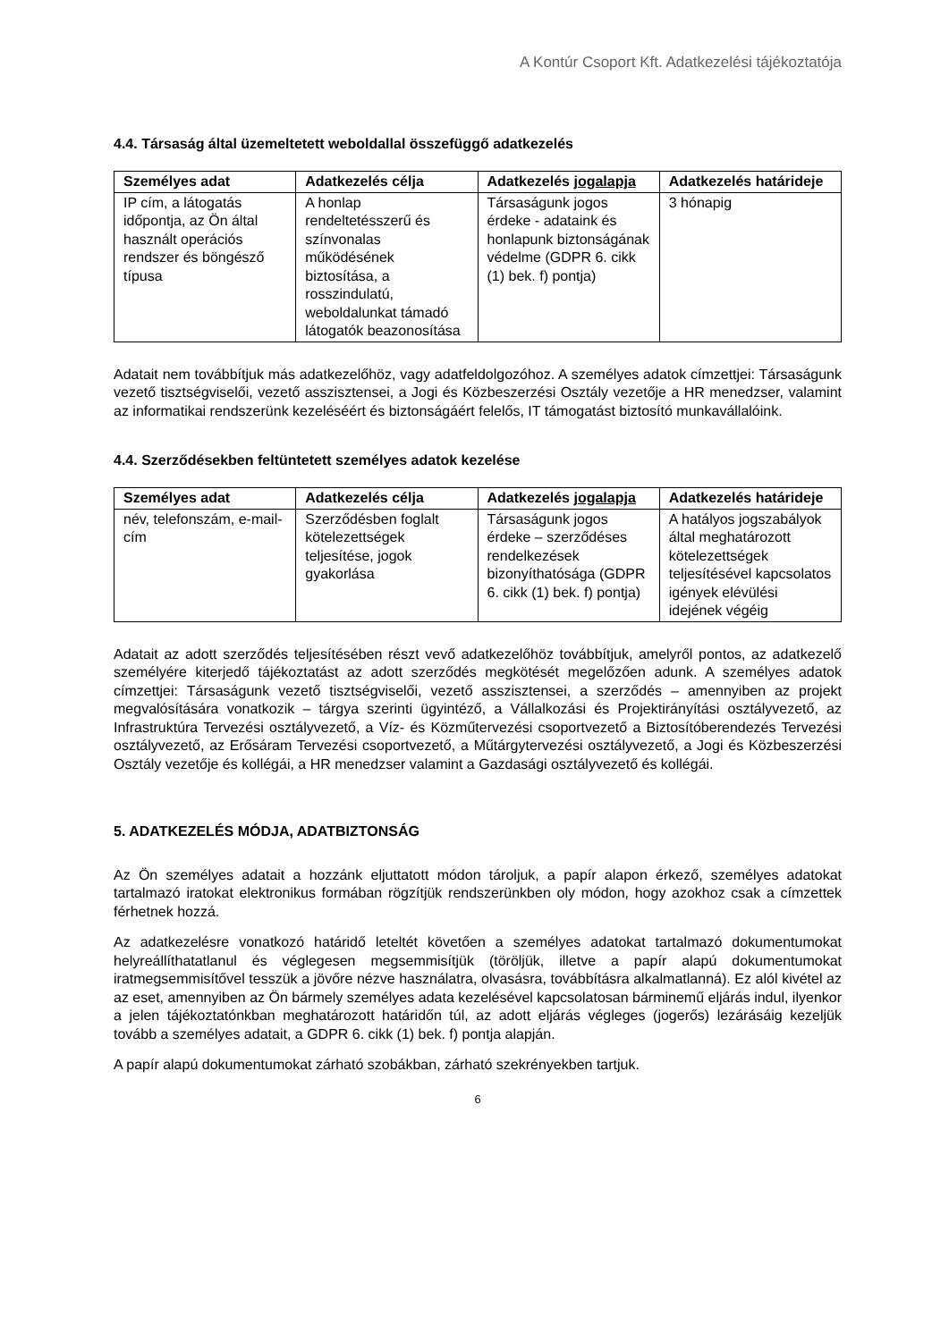A Kontúr Csoport Kft. Adatkezelési tájékoztatója
4.4. Társaság által üzemeltetett weboldallal összefüggő adatkezelés
| Személyes adat | Adatkezelés célja | Adatkezelés jogalapja | Adatkezelés határideje |
| --- | --- | --- | --- |
| IP cím, a látogatás időpontja, az Ön által használt operációs rendszer és böngésző típusa | A honlap rendeltetésszerű és színvonalas működésének biztosítása, a rosszindulatú, weboldalunkat támadó látogatók beazonosítása | Társaságunk jogos érdeke - adataink és honlapunk biztonságának védelme (GDPR 6. cikk (1) bek. f) pontja) | 3 hónapig |
Adatait nem továbbítjuk más adatkezelőhöz, vagy adatfeldolgozóhoz. A személyes adatok címzettjei: Társaságunk vezető tisztségviselői, vezető asszisztensei, a Jogi és Közbeszerzési Osztály vezetője a HR menedzser, valamint az informatikai rendszerünk kezeléséért és biztonságáért felelős, IT támogatást biztosító munkavállalóink.
4.4. Szerződésekben feltüntetett személyes adatok kezelése
| Személyes adat | Adatkezelés célja | Adatkezelés jogalapja | Adatkezelés határideje |
| --- | --- | --- | --- |
| név, telefonszám, e-mail-cím | Szerződésben foglalt kötelezettségek teljesítése, jogok gyakorlása | Társaságunk jogos érdeke – szerződéses rendelkezések bizonyíthatósága (GDPR 6. cikk (1) bek. f) pontja) | A hatályos jogszabályok által meghatározott kötelezettségek teljesítésével kapcsolatos igények elévülési idejének végéig |
Adatait az adott szerződés teljesítésében részt vevő adatkezelőhöz továbbítjuk, amelyről pontos, az adatkezelő személyére kiterjedő tájékoztatást az adott szerződés megkötését megelőzően adunk. A személyes adatok címzettjei: Társaságunk vezető tisztségviselői, vezető asszisztensei, a szerződés – amennyiben az projekt megvalósítására vonatkozik – tárgya szerinti ügyintéző, a Vállalkozási és Projektirányítási osztályvezető, az Infrastruktúra Tervezési osztályvezető, a Víz- és Közműtervezési csoportvezető a Biztosítóberendezés Tervezési osztályvezető, az Erősáram Tervezési csoportvezető, a Műtárgytervezési osztályvezető, a Jogi és Közbeszerzési Osztály vezetője és kollégái, a HR menedzser valamint a Gazdasági osztályvezető és kollégái.
5. ADATKEZELÉS MÓDJA, ADATBIZTONSÁG
Az Ön személyes adatait a hozzánk eljuttatott módon tároljuk, a papír alapon érkező, személyes adatokat tartalmazó iratokat elektronikus formában rögzítjük rendszerünkben oly módon, hogy azokhoz csak a címzettek férhetnek hozzá.
Az adatkezelésre vonatkozó határidő leteltét követően a személyes adatokat tartalmazó dokumentumokat helyreállíthatatlanul és véglegesen megsemmisítjük (töröljük, illetve a papír alapú dokumentumokat iratmegsemmisítővel tesszük a jövőre nézve használatra, olvasásra, továbbításra alkalmatlanná). Ez alól kivétel az az eset, amennyiben az Ön bármely személyes adata kezelésével kapcsolatosan bárminemű eljárás indul, ilyenkor a jelen tájékoztatónkban meghatározott határidőn túl, az adott eljárás végleges (jogerős) lezárásáig kezeljük tovább a személyes adatait, a GDPR 6. cikk (1) bek. f) pontja alapján.
A papír alapú dokumentumokat zárható szobákban, zárható szekrényekben tartjuk.
6